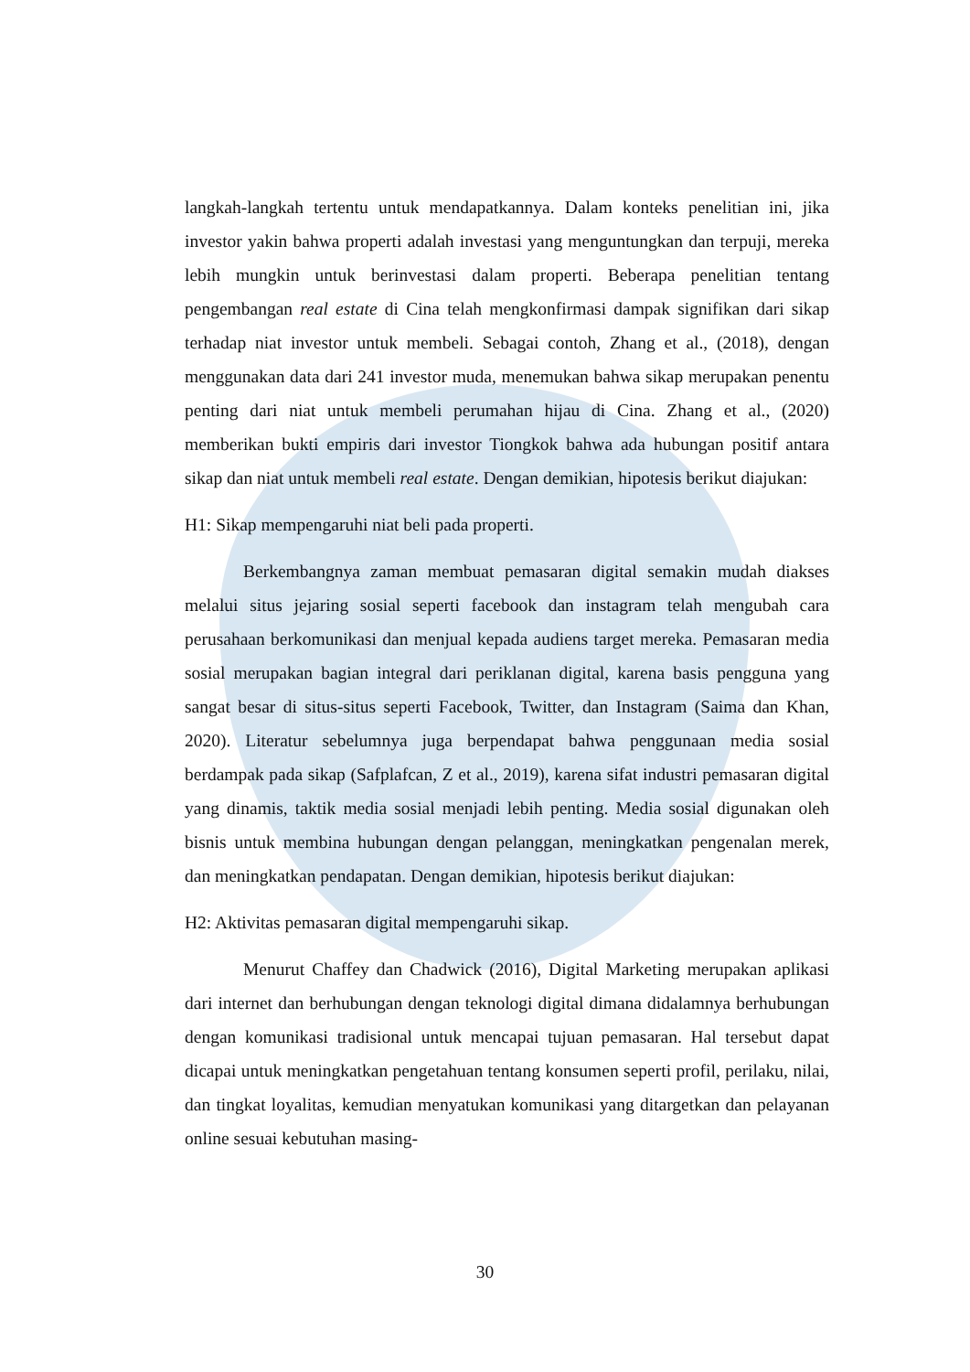langkah-langkah tertentu untuk mendapatkannya. Dalam konteks penelitian ini, jika investor yakin bahwa properti adalah investasi yang menguntungkan dan terpuji, mereka lebih mungkin untuk berinvestasi dalam properti. Beberapa penelitian tentang pengembangan real estate di Cina telah mengkonfirmasi dampak signifikan dari sikap terhadap niat investor untuk membeli. Sebagai contoh, Zhang et al., (2018), dengan menggunakan data dari 241 investor muda, menemukan bahwa sikap merupakan penentu penting dari niat untuk membeli perumahan hijau di Cina. Zhang et al., (2020) memberikan bukti empiris dari investor Tiongkok bahwa ada hubungan positif antara sikap dan niat untuk membeli real estate. Dengan demikian, hipotesis berikut diajukan:
H1: Sikap mempengaruhi niat beli pada properti.
Berkembangnya zaman membuat pemasaran digital semakin mudah diakses melalui situs jejaring sosial seperti facebook dan instagram telah mengubah cara perusahaan berkomunikasi dan menjual kepada audiens target mereka. Pemasaran media sosial merupakan bagian integral dari periklanan digital, karena basis pengguna yang sangat besar di situs-situs seperti Facebook, Twitter, dan Instagram (Saima dan Khan, 2020). Literatur sebelumnya juga berpendapat bahwa penggunaan media sosial berdampak pada sikap (Safplafcan, Z et al., 2019), karena sifat industri pemasaran digital yang dinamis, taktik media sosial menjadi lebih penting. Media sosial digunakan oleh bisnis untuk membina hubungan dengan pelanggan, meningkatkan pengenalan merek, dan meningkatkan pendapatan. Dengan demikian, hipotesis berikut diajukan:
H2: Aktivitas pemasaran digital mempengaruhi sikap.
Menurut Chaffey dan Chadwick (2016), Digital Marketing merupakan aplikasi dari internet dan berhubungan dengan teknologi digital dimana didalamnya berhubungan dengan komunikasi tradisional untuk mencapai tujuan pemasaran. Hal tersebut dapat dicapai untuk meningkatkan pengetahuan tentang konsumen seperti profil, perilaku, nilai, dan tingkat loyalitas, kemudian menyatukan komunikasi yang ditargetkan dan pelayanan online sesuai kebutuhan masing-
30